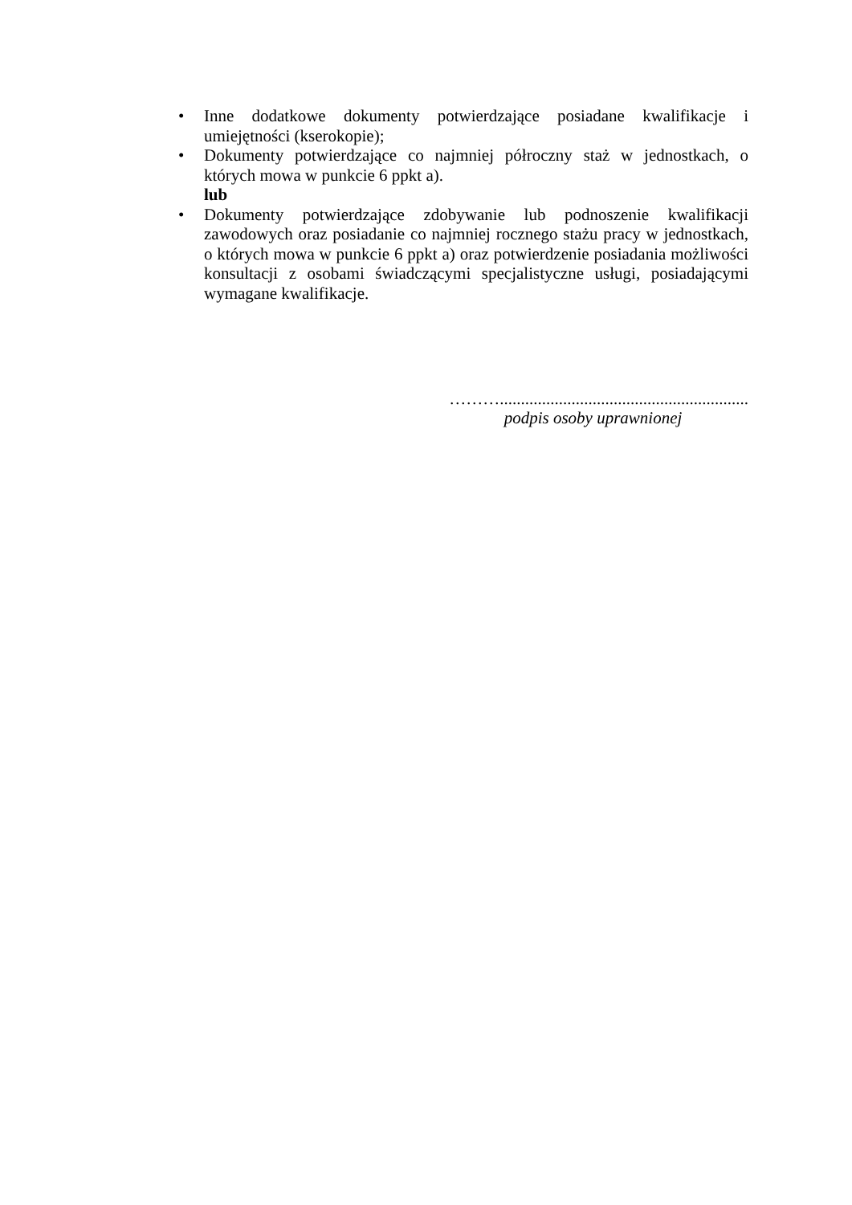• Inne dodatkowe dokumenty potwierdzające posiadane kwalifikacje i umiejętności (kserokopie);
• Dokumenty potwierdzające co najmniej półroczny staż w jednostkach, o których mowa w punkcie 6 ppkt a).
lub
• Dokumenty potwierdzające zdobywanie lub podnoszenie kwalifikacji zawodowych oraz posiadanie co najmniej rocznego stażu pracy w jednostkach, o których mowa w punkcie 6 ppkt a) oraz potwierdzenie posiadania możliwości konsultacji z osobami świadczącymi specjalistyczne usługi, posiadającymi wymagane kwalifikacje.
………...........................................................
podpis osoby uprawnionej